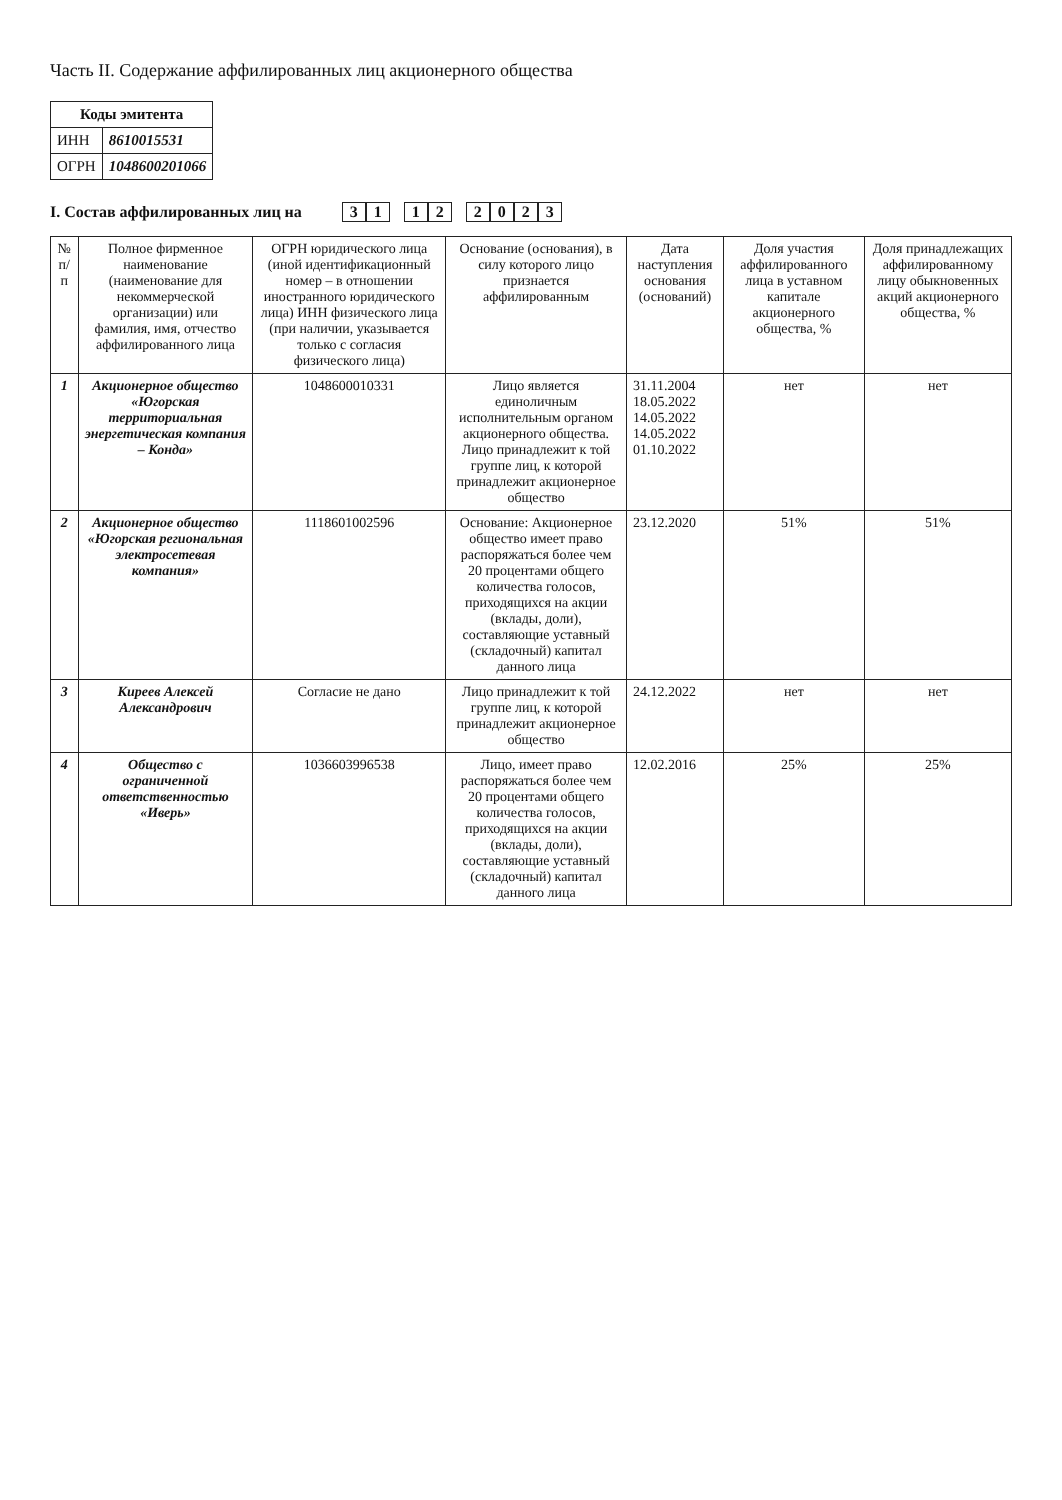Часть II. Содержание аффилированных лиц акционерного общества
| Коды эмитента | |
| --- | --- |
| ИНН | 8610015531 |
| ОГРН | 1048600201066 |
I. Состав аффилированных лиц на 3 1 1 2 2023
| № п/п | Полное фирменное наименование (наименование для некоммерческой организации) или фамилия, имя, отчество аффилированного лица | ОГРН юридического лица (иной идентификационный номер – в отношении иностранного юридического лица) ИНН физического лица (при наличии, указывается только с согласия физического лица) | Основание (основания), в силу которого лицо признается аффилированным | Дата наступления основания (оснований) | Доля участия аффилированного лица в уставном капитале акционерного общества, % | Доля принадлежащих аффилированному лицу обыкновенных акций акционерного общества, % |
| --- | --- | --- | --- | --- | --- | --- |
| 1 | Акционерное общество «Югорская территориальная энергетическая компания – Конда» | 1048600010331 | Лицо является единоличным исполнительным органом акционерного общества. Лицо принадлежит к той группе лиц, к которой принадлежит акционерное общество | 31.11.2004 18.05.2022 14.05.2022 14.05.2022 01.10.2022 | нет | нет |
| 2 | Акционерное общество «Югорская региональная электросетевая компания» | 1118601002596 | Основание: Акционерное общество имеет право распоряжаться более чем 20 процентами общего количества голосов, приходящихся на акции (вклады, доли), составляющие уставный (складочный) капитал данного лица | 23.12.2020 | 51% | 51% |
| 3 | Киреев Алексей Александрович | Согласие не дано | Лицо принадлежит к той группе лиц, к которой принадлежит акционерное общество | 24.12.2022 | нет | нет |
| 4 | Общество с ограниченной ответственностью «Иверь» | 1036603996538 | Лицо, имеет право распоряжаться более чем 20 процентами общего количества голосов, приходящихся на акции (вклады, доли), составляющие уставный (складочный) капитал данного лица | 12.02.2016 | 25% | 25% |